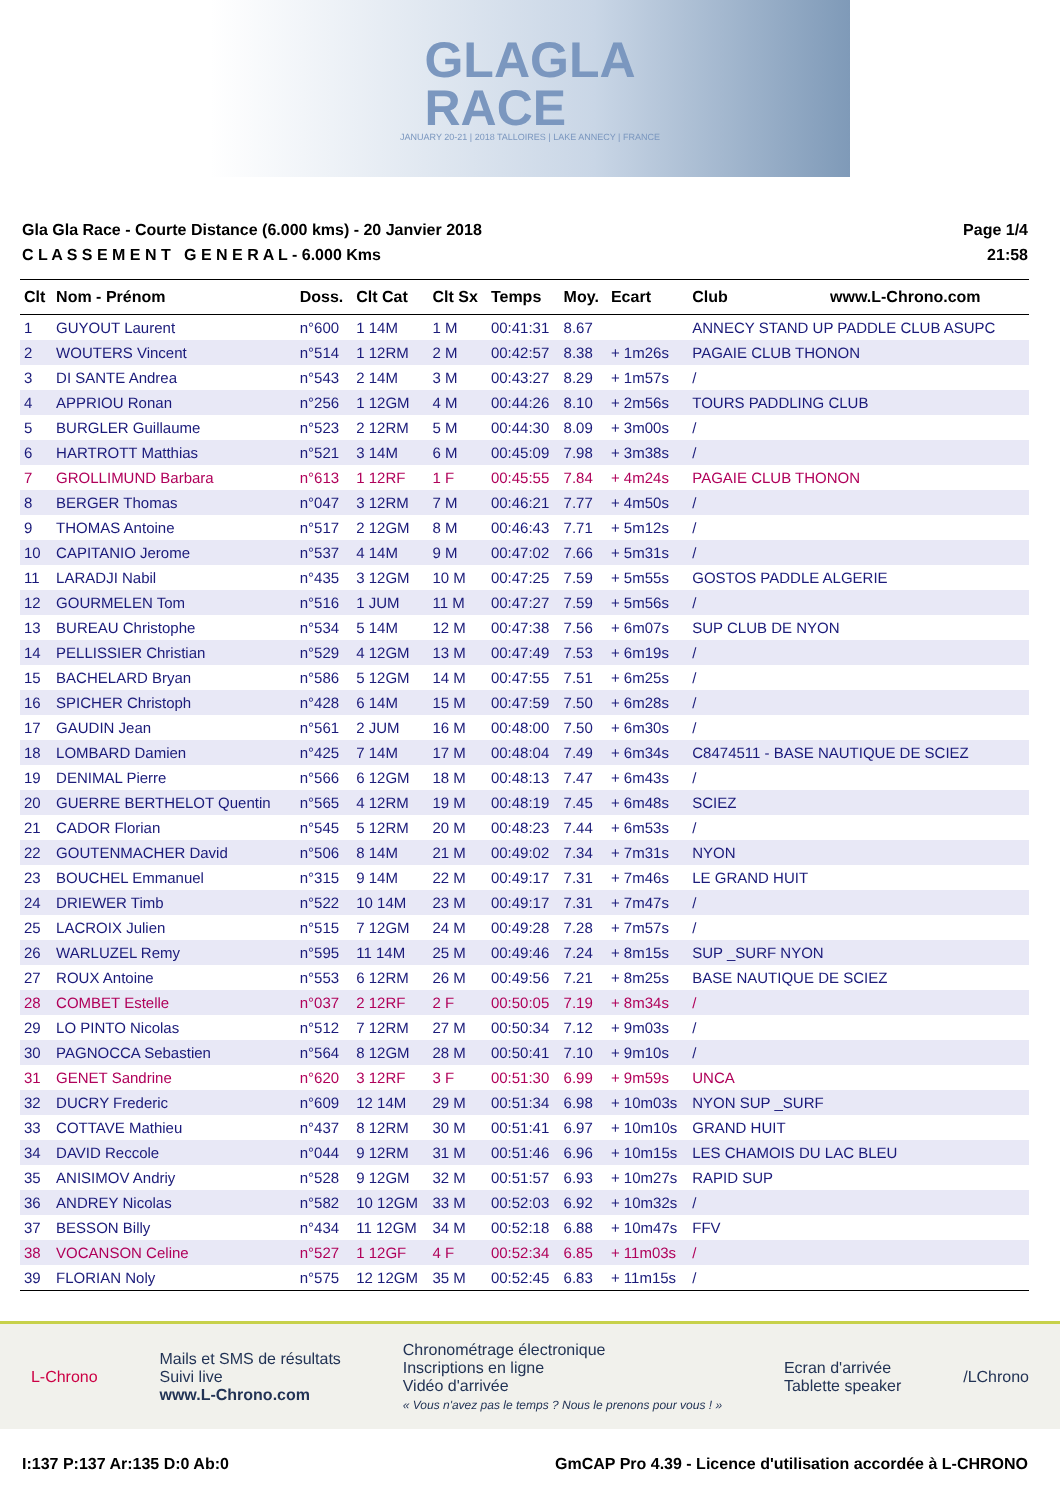GLAGLA
RACE
JANUARY 20-21 | 2018 TALLOIRES | LAKE ANNECY | FRANCE
Gla Gla Race - Courte Distance (6.000 kms) - 20 Janvier 2018
C L A S S E M E N T G E N E R A L - 6.000 Kms
Page 1/4
21:58
| Clt | Nom - Prénom | Doss. | Clt Cat | Clt Sx | Temps | Moy. | Ecart | Club www.L-Chrono.com |
| --- | --- | --- | --- | --- | --- | --- | --- | --- |
| 1 | GUYOUT Laurent | n°600 | 1 14M | 1 M | 00:41:31 | 8.67 | | ANNECY STAND UP PADDLE CLUB ASUPC |
| 2 | WOUTERS Vincent | n°514 | 1 12RM | 2 M | 00:42:57 | 8.38 | + 1m26s | PAGAIE CLUB THONON |
| 3 | DI SANTE Andrea | n°543 | 2 14M | 3 M | 00:43:27 | 8.29 | + 1m57s | / |
| 4 | APPRIOU Ronan | n°256 | 1 12GM | 4 M | 00:44:26 | 8.10 | + 2m56s | TOURS PADDLING CLUB |
| 5 | BURGLER Guillaume | n°523 | 2 12RM | 5 M | 00:44:30 | 8.09 | + 3m00s | / |
| 6 | HARTROTT Matthias | n°521 | 3 14M | 6 M | 00:45:09 | 7.98 | + 3m38s | / |
| 7 | GROLLIMUND Barbara | n°613 | 1 12RF | 1 F | 00:45:55 | 7.84 | + 4m24s | PAGAIE CLUB THONON |
| 8 | BERGER Thomas | n°047 | 3 12RM | 7 M | 00:46:21 | 7.77 | + 4m50s | / |
| 9 | THOMAS Antoine | n°517 | 2 12GM | 8 M | 00:46:43 | 7.71 | + 5m12s | / |
| 10 | CAPITANIO Jerome | n°537 | 4 14M | 9 M | 00:47:02 | 7.66 | + 5m31s | / |
| 11 | LARADJI Nabil | n°435 | 3 12GM | 10 M | 00:47:25 | 7.59 | + 5m55s | GOSTOS PADDLE ALGERIE |
| 12 | GOURMELEN Tom | n°516 | 1 JUM | 11 M | 00:47:27 | 7.59 | + 5m56s | / |
| 13 | BUREAU Christophe | n°534 | 5 14M | 12 M | 00:47:38 | 7.56 | + 6m07s | SUP CLUB DE NYON |
| 14 | PELLISSIER Christian | n°529 | 4 12GM | 13 M | 00:47:49 | 7.53 | + 6m19s | / |
| 15 | BACHELARD Bryan | n°586 | 5 12GM | 14 M | 00:47:55 | 7.51 | + 6m25s | / |
| 16 | SPICHER Christoph | n°428 | 6 14M | 15 M | 00:47:59 | 7.50 | + 6m28s | / |
| 17 | GAUDIN Jean | n°561 | 2 JUM | 16 M | 00:48:00 | 7.50 | + 6m30s | / |
| 18 | LOMBARD Damien | n°425 | 7 14M | 17 M | 00:48:04 | 7.49 | + 6m34s | C8474511 - BASE NAUTIQUE DE SCIEZ |
| 19 | DENIMAL Pierre | n°566 | 6 12GM | 18 M | 00:48:13 | 7.47 | + 6m43s | / |
| 20 | GUERRE BERTHELOT Quentin | n°565 | 4 12RM | 19 M | 00:48:19 | 7.45 | + 6m48s | SCIEZ |
| 21 | CADOR Florian | n°545 | 5 12RM | 20 M | 00:48:23 | 7.44 | + 6m53s | / |
| 22 | GOUTENMACHER David | n°506 | 8 14M | 21 M | 00:49:02 | 7.34 | + 7m31s | NYON |
| 23 | BOUCHEL Emmanuel | n°315 | 9 14M | 22 M | 00:49:17 | 7.31 | + 7m46s | LE GRAND HUIT |
| 24 | DRIEWER Timb | n°522 | 10 14M | 23 M | 00:49:17 | 7.31 | + 7m47s | / |
| 25 | LACROIX Julien | n°515 | 7 12GM | 24 M | 00:49:28 | 7.28 | + 7m57s | / |
| 26 | WARLUZEL Remy | n°595 | 11 14M | 25 M | 00:49:46 | 7.24 | + 8m15s | SUP _SURF NYON |
| 27 | ROUX Antoine | n°553 | 6 12RM | 26 M | 00:49:56 | 7.21 | + 8m25s | BASE NAUTIQUE DE SCIEZ |
| 28 | COMBET Estelle | n°037 | 2 12RF | 2 F | 00:50:05 | 7.19 | + 8m34s | / |
| 29 | LO PINTO Nicolas | n°512 | 7 12RM | 27 M | 00:50:34 | 7.12 | + 9m03s | / |
| 30 | PAGNOCCA Sebastien | n°564 | 8 12GM | 28 M | 00:50:41 | 7.10 | + 9m10s | / |
| 31 | GENET Sandrine | n°620 | 3 12RF | 3 F | 00:51:30 | 6.99 | + 9m59s | UNCA |
| 32 | DUCRY Frederic | n°609 | 12 14M | 29 M | 00:51:34 | 6.98 | + 10m03s | NYON SUP _SURF |
| 33 | COTTAVE Mathieu | n°437 | 8 12RM | 30 M | 00:51:41 | 6.97 | + 10m10s | GRAND HUIT |
| 34 | DAVID Reccole | n°044 | 9 12RM | 31 M | 00:51:46 | 6.96 | + 10m15s | LES CHAMOIS DU LAC BLEU |
| 35 | ANISIMOV Andriy | n°528 | 9 12GM | 32 M | 00:51:57 | 6.93 | + 10m27s | RAPID SUP |
| 36 | ANDREY Nicolas | n°582 | 10 12GM | 33 M | 00:52:03 | 6.92 | + 10m32s | / |
| 37 | BESSON Billy | n°434 | 11 12GM | 34 M | 00:52:18 | 6.88 | + 10m47s | FFV |
| 38 | VOCANSON Celine | n°527 | 1 12GF | 4 F | 00:52:34 | 6.85 | + 11m03s | / |
| 39 | FLORIAN Noly | n°575 | 12 12GM | 35 M | 00:52:45 | 6.83 | + 11m15s | / |
L-Chrono
Mails et SMS de résultats
Suivi live
www.L-Chrono.com
Chronométrage électronique
Inscriptions en ligne
Vidéo d'arrivée
« Vous n'avez pas le temps ? Nous le prenons pour vous ! »
Ecran d'arrivée
Tablette speaker
/LChrono
I:137 P:137 Ar:135 D:0 Ab:0 GmCAP Pro 4.39 - Licence d'utilisation accordée à L-CHRONO